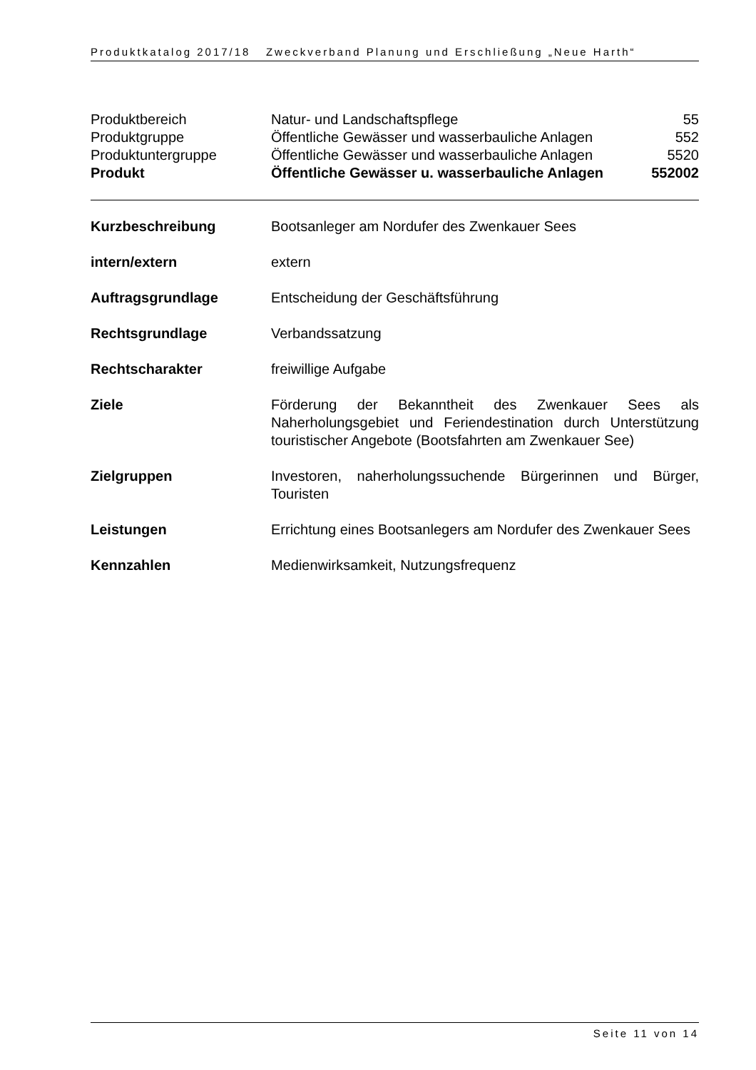Produktkatalog 2017/18 Zweckverband Planung und Erschließung „Neue Harth“
| Produktbereich | Natur- und Landschaftspflege | 55 |
| Produktgruppe | Öffentliche Gewässer und wasserbauliche Anlagen | 552 |
| Produktuntergruppe | Öffentliche Gewässer und wasserbauliche Anlagen | 5520 |
| Produkt | Öffentliche Gewässer u. wasserbauliche Anlagen | 552002 |
| Kurzbeschreibung | Bootsanleger am Nordufer des Zwenkauer Sees |
| intern/extern | extern |
| Auftragsgrundlage | Entscheidung der Geschäftsführung |
| Rechtsgrundlage | Verbandssatzung |
| Rechtscharakter | freiwillige Aufgabe |
| Ziele | Förderung der Bekanntheit des Zwenkauer Sees als Naherholungsgebiet und Feriendestination durch Unterstützung touristischer Angebote (Bootsfahrten am Zwenkauer See) |
| Zielgruppen | Investoren, naherholungssuchende Bürgerinnen und Bürger, Touristen |
| Leistungen | Errichtung eines Bootsanlegers am Nordufer des Zwenkauer Sees |
| Kennzahlen | Medienwirksamkeit, Nutzungsfrequenz |
Seite 11 von 14